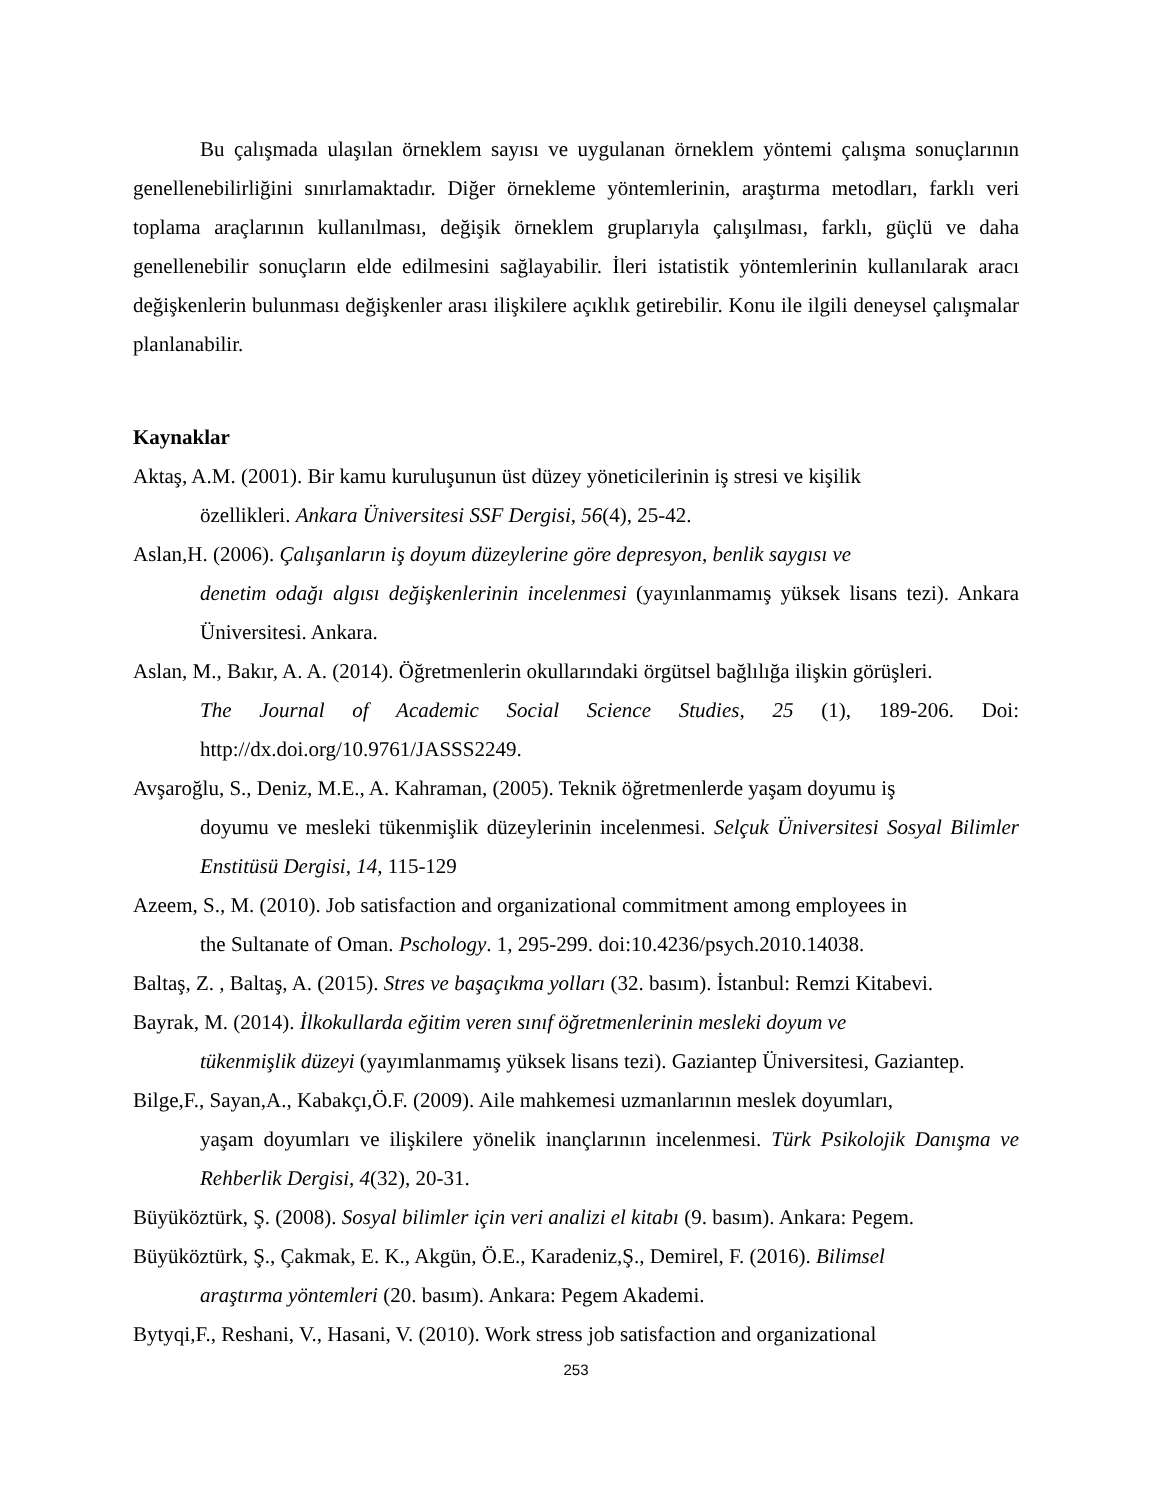Bu çalışmada ulaşılan örneklem sayısı ve uygulanan örneklem yöntemi çalışma sonuçlarının genellenebilirliğini sınırlamaktadır. Diğer örnekleme yöntemlerinin, araştırma metodları, farklı veri toplama araçlarının kullanılması, değişik örneklem gruplarıyla çalışılması, farklı, güçlü ve daha genellenebilir sonuçların elde edilmesini sağlayabilir. İleri istatistik yöntemlerinin kullanılarak aracı değişkenlerin bulunması değişkenler arası ilişkilere açıklık getirebilir. Konu ile ilgili deneysel çalışmalar planlanabilir.
Kaynaklar
Aktaş, A.M. (2001). Bir kamu kuruluşunun üst düzey yöneticilerinin iş stresi ve kişilik
özellikleri. Ankara Üniversitesi SSF Dergisi, 56(4), 25-42.
Aslan,H. (2006). Çalışanların iş doyum düzeylerine göre depresyon, benlik saygısı ve
denetim odağı algısı değişkenlerinin incelenmesi (yayınlanmamış yüksek lisans tezi). Ankara Üniversitesi. Ankara.
Aslan, M., Bakır, A. A. (2014). Öğretmenlerin okullarındaki örgütsel bağlılığa ilişkin görüşleri.
The Journal of Academic Social Science Studies, 25 (1), 189-206. Doi: http://dx.doi.org/10.9761/JASSS2249.
Avşaroğlu, S., Deniz, M.E., A. Kahraman, (2005). Teknik öğretmenlerde yaşam doyumu iş
doyumu ve mesleki tükenmişlik düzeylerinin incelenmesi. Selçuk Üniversitesi Sosyal Bilimler Enstitüsü Dergisi, 14, 115-129
Azeem, S., M. (2010). Job satisfaction and organizational commitment among employees in
the Sultanate of Oman. Pschology. 1, 295-299. doi:10.4236/psych.2010.14038.
Baltaş, Z. , Baltaş, A. (2015). Stres ve başaçıkma yolları (32. basım). İstanbul: Remzi Kitabevi.
Bayrak, M. (2014). İlkokullarda eğitim veren sınıf öğretmenlerinin mesleki doyum ve
tükenmişlik düzeyi (yayımlanmamış yüksek lisans tezi). Gaziantep Üniversitesi, Gaziantep.
Bilge,F., Sayan,A., Kabakçı,Ö.F. (2009). Aile mahkemesi uzmanlarının meslek doyumları,
yaşam doyumları ve ilişkilere yönelik inançlarının incelenmesi. Türk Psikolojik Danışma ve Rehberlik Dergisi, 4(32), 20-31.
Büyüköztürk, Ş. (2008). Sosyal bilimler için veri analizi el kitabı (9. basım). Ankara: Pegem.
Büyüköztürk, Ş., Çakmak, E. K., Akgün, Ö.E., Karadeniz,Ş., Demirel, F. (2016). Bilimsel
araştırma yöntemleri (20. basım). Ankara: Pegem Akademi.
Bytyqi,F., Reshani, V., Hasani, V. (2010). Work stress job satisfaction and organizational
253